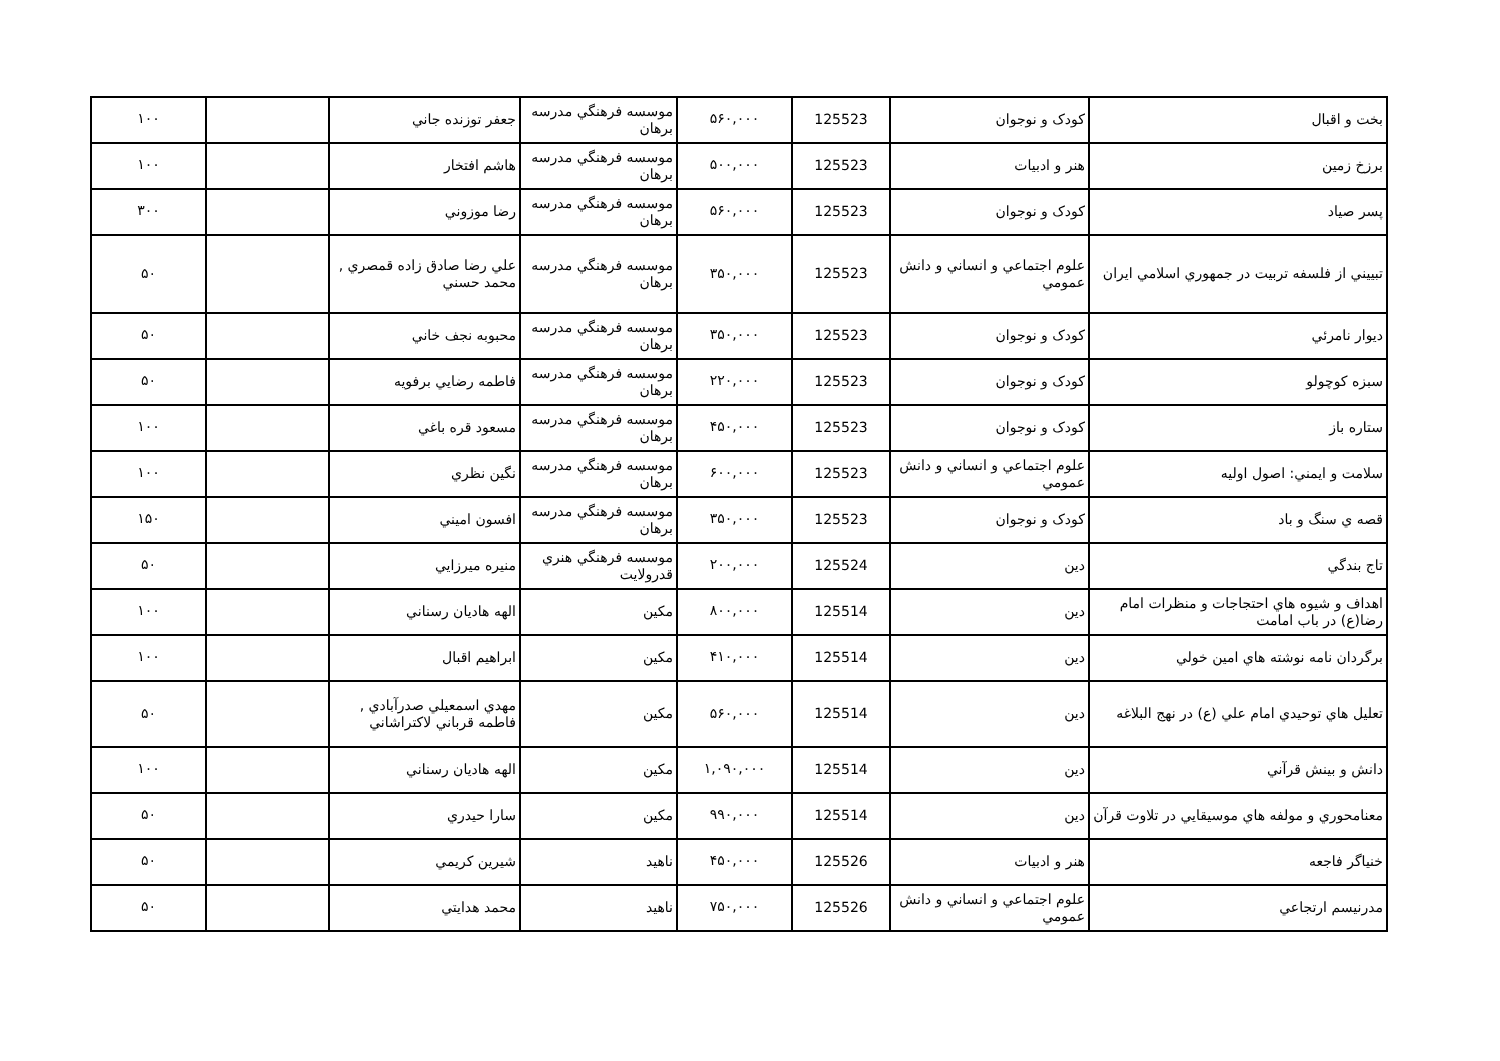| بخت و اقبال | کودک و نوجوان | 125523 | ۵۶۰,۰۰۰ | موسسه فرهنگي مدرسه برهان | جعفر توزنده جاني | | ۱۰۰ |
| برزخ زمين | هنر و ادبيات | 125523 | ۵۰۰,۰۰۰ | موسسه فرهنگي مدرسه برهان | هاشم افتخار | | ۱۰۰ |
| پسر صياد | کودک و نوجوان | 125523 | ۵۶۰,۰۰۰ | موسسه فرهنگي مدرسه برهان | رضا موزوني | | ۳۰۰ |
| تبييني از فلسفه تربيت در جمهوري اسلامي ايران | علوم اجتماعي و انساني و دانش عمومي | 125523 | ۳۵۰,۰۰۰ | موسسه فرهنگي مدرسه برهان | علي رضا صادق زاده قمصري , محمد حسني | | ۵۰ |
| ديوار نامرئي | کودک و نوجوان | 125523 | ۳۵۰,۰۰۰ | موسسه فرهنگي مدرسه برهان | محبوبه نجف خاني | | ۵۰ |
| سبزه کوچولو | کودک و نوجوان | 125523 | ۲۲۰,۰۰۰ | موسسه فرهنگي مدرسه برهان | فاطمه رضايي برفويه | | ۵۰ |
| ستاره باز | کودک و نوجوان | 125523 | ۴۵۰,۰۰۰ | موسسه فرهنگي مدرسه برهان | مسعود قره باغي | | ۱۰۰ |
| سلامت و ايمني: اصول اوليه | علوم اجتماعي و انساني و دانش عمومي | 125523 | ۶۰۰,۰۰۰ | موسسه فرهنگي مدرسه برهان | نگين نظري | | ۱۰۰ |
| قصه ي سنگ و باد | کودک و نوجوان | 125523 | ۳۵۰,۰۰۰ | موسسه فرهنگي مدرسه برهان | افسون اميني | | ۱۵۰ |
| تاج بندگي | دين | 125524 | ۲۰۰,۰۰۰ | موسسه فرهنگي هنري قدرولايت | منيره ميرزايي | | ۵۰ |
| اهداف و شيوه هاي احتجاجات و منظرات امام رضا(ع) در باب امامت | دين | 125514 | ۸۰۰,۰۰۰ | مکين | الهه هاديان رسناني | | ۱۰۰ |
| برگردان نامه نوشته هاي امين خولي | دين | 125514 | ۴۱۰,۰۰۰ | مکين | ابراهيم اقبال | | ۱۰۰ |
| تعليل هاي توحيدي امام علي (ع) در نهج البلاغه | دين | 125514 | ۵۶۰,۰۰۰ | مکين | مهدي اسمعيلي صدرآبادي , فاطمه قرباني لاکتراشاني | | ۵۰ |
| دانش و بينش قرآني | دين | 125514 | ۱,۰۹۰,۰۰۰ | مکين | الهه هاديان رسناني | | ۱۰۰ |
| معنامحوري و مولفه هاي موسيقايي در تلاوت قرآن | دين | 125514 | ۹۹۰,۰۰۰ | مکين | سارا حيدري | | ۵۰ |
| خنياگر فاجعه | هنر و ادبيات | 125526 | ۴۵۰,۰۰۰ | ناهيد | شيرين کريمي | | ۵۰ |
| مدرنيسم ارتجاعي | علوم اجتماعي و انساني و دانش عمومي | 125526 | ۷۵۰,۰۰۰ | ناهيد | محمد هدايتي | | ۵۰ |